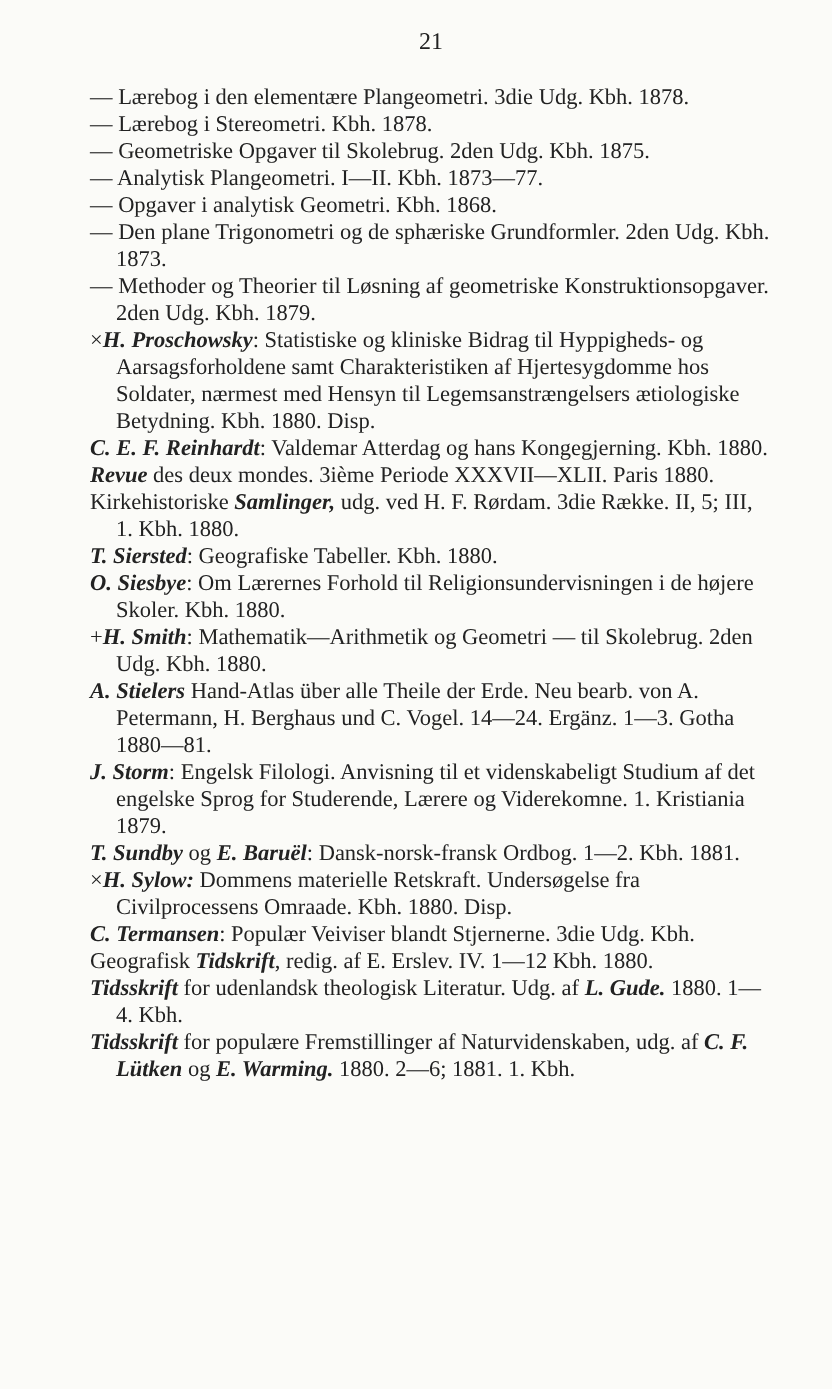21
— Lærebog i den elementære Plangeometri. 3die Udg. Kbh. 1878.
— Lærebog i Stereometri. Kbh. 1878.
— Geometriske Opgaver til Skolebrug. 2den Udg. Kbh. 1875.
— Analytisk Plangeometri. I—II. Kbh. 1873—77.
— Opgaver i analytisk Geometri. Kbh. 1868.
— Den plane Trigonometri og de sphæriske Grundformler. 2den Udg. Kbh. 1873.
— Methoder og Theorier til Løsning af geometriske Konstruktionsopgaver. 2den Udg. Kbh. 1879.
×H. Proschowsky: Statistiske og kliniske Bidrag til Hyppigheds- og Aarsagsforholdene samt Charakteristiken af Hjertesygdomme hos Soldater, nærmest med Hensyn til Legemsanstrængelsers ætiologiske Betydning. Kbh. 1880. Disp.
C. E. F. Reinhardt: Valdemar Atterdag og hans Kongegjerning. Kbh. 1880.
Revue des deux mondes. 3ième Periode XXXVII—XLII. Paris 1880.
Kirkehistoriske Samlinger, udg. ved H. F. Rørdam. 3die Række. II, 5; III, 1. Kbh. 1880.
T. Siersted: Geografiske Tabeller. Kbh. 1880.
O. Siesbye: Om Lærernes Forhold til Religionsundervisningen i de højere Skoler. Kbh. 1880.
+H. Smith: Mathematik—Arithmetik og Geometri — til Skolebrug. 2den Udg. Kbh. 1880.
A. Stielers Hand-Atlas über alle Theile der Erde. Neu bearb. von A. Petermann, H. Berghaus und C. Vogel. 14—24. Ergänz. 1—3. Gotha 1880—81.
J. Storm: Engelsk Filologi. Anvisning til et videnskabeligt Studium af det engelske Sprog for Studerende, Lærere og Viderekomne. 1. Kristiania 1879.
T. Sundby og E. Baruël: Dansk-norsk-fransk Ordbog. 1—2. Kbh. 1881.
×H. Sylow: Dommens materielle Retskraft. Undersøgelse fra Civilprocessens Omraade. Kbh. 1880. Disp.
C. Termansen: Populær Veiviser blandt Stjernerne. 3die Udg. Kbh.
Geografisk Tidskrift, redig. af E. Erslev. IV. 1—12 Kbh. 1880.
Tidsskrift for udenlandsk theologisk Literatur. Udg. af L. Gude. 1880. 1—4. Kbh.
Tidsskrift for populære Fremstillinger af Naturvidenskaben, udg. af C. F. Lütken og E. Warming. 1880. 2—6; 1881. 1. Kbh.